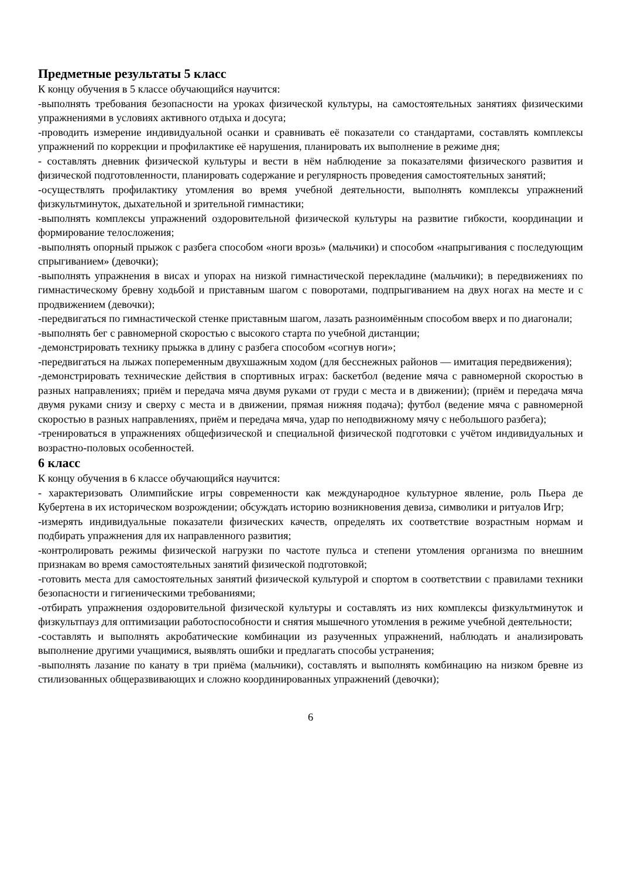Предметные результаты 5 класс
К концу обучения в 5 классе обучающийся научится:
-выполнять требования безопасности на уроках физической культуры, на самостоятельных занятиях физическими упражнениями в условиях активного отдыха и досуга;
-проводить измерение индивидуальной осанки и сравнивать её показатели со стандартами, составлять комплексы упражнений по коррекции и профилактике её нарушения, планировать их выполнение в режиме дня;
- составлять дневник физической культуры и вести в нём наблюдение за показателями физического развития и физической подготовленности, планировать содержание и регулярность проведения самостоятельных занятий;
-осуществлять профилактику утомления во время учебной деятельности, выполнять комплексы упражнений физкультминуток, дыхательной и зрительной гимнастики;
-выполнять комплексы упражнений оздоровительной физической культуры на развитие гибкости, координации и формирование телосложения;
-выполнять опорный прыжок с разбега способом «ноги врозь» (мальчики) и способом «напрыгивания с последующим спрыгиванием» (девочки);
-выполнять упражнения в висах и упорах на низкой гимнастической перекладине (мальчики); в передвижениях по гимнастическому бревну ходьбой и приставным шагом с поворотами, подпрыгиванием на двух ногах на месте и с продвижением (девочки);
-передвигаться по гимнастической стенке приставным шагом, лазать разноимённым способом вверх и по диагонали;
-выполнять бег с равномерной скоростью с высокого старта по учебной дистанции;
-демонстрировать технику прыжка в длину с разбега способом «согнув ноги»;
-передвигаться на лыжах попеременным двухшажным ходом (для бесснежных районов — имитация передвижения);
-демонстрировать технические действия в спортивных играх: баскетбол (ведение мяча с равномерной скоростью в разных направлениях; приём и передача мяча двумя руками от груди с места и в движении); (приём и передача мяча двумя руками снизу и сверху с места и в движении, прямая нижняя подача); футбол (ведение мяча с равномерной скоростью в разных направлениях, приём и передача мяча, удар по неподвижному мячу с небольшого разбега);
-тренироваться в упражнениях общефизической и специальной физической подготовки с учётом индивидуальных и возрастно-половых особенностей.
6 класс
К концу обучения в 6 классе обучающийся научится:
- характеризовать Олимпийские игры современности как международное культурное явление, роль Пьера де Кубертена в их историческом возрождении; обсуждать историю возникновения девиза, символики и ритуалов Игр;
-измерять индивидуальные показатели физических качеств, определять их соответствие возрастным нормам и подбирать упражнения для их направленного развития;
-контролировать режимы физической нагрузки по частоте пульса и степени утомления организма по внешним признакам во время самостоятельных занятий физической подготовкой;
-готовить места для самостоятельных занятий физической культурой и спортом в соответствии с правилами техники безопасности и гигиеническими требованиями;
-отбирать упражнения оздоровительной физической культуры и составлять из них комплексы физкультминуток и физкультпауз для оптимизации работоспособности и снятия мышечного утомления в режиме учебной деятельности;
-составлять и выполнять акробатические комбинации из разученных упражнений, наблюдать и анализировать выполнение другими учащимися, выявлять ошибки и предлагать способы устранения;
-выполнять лазание по канату в три приёма (мальчики), составлять и выполнять комбинацию на низком бревне из стилизованных общеразвивающих и сложно координированных упражнений (девочки);
6